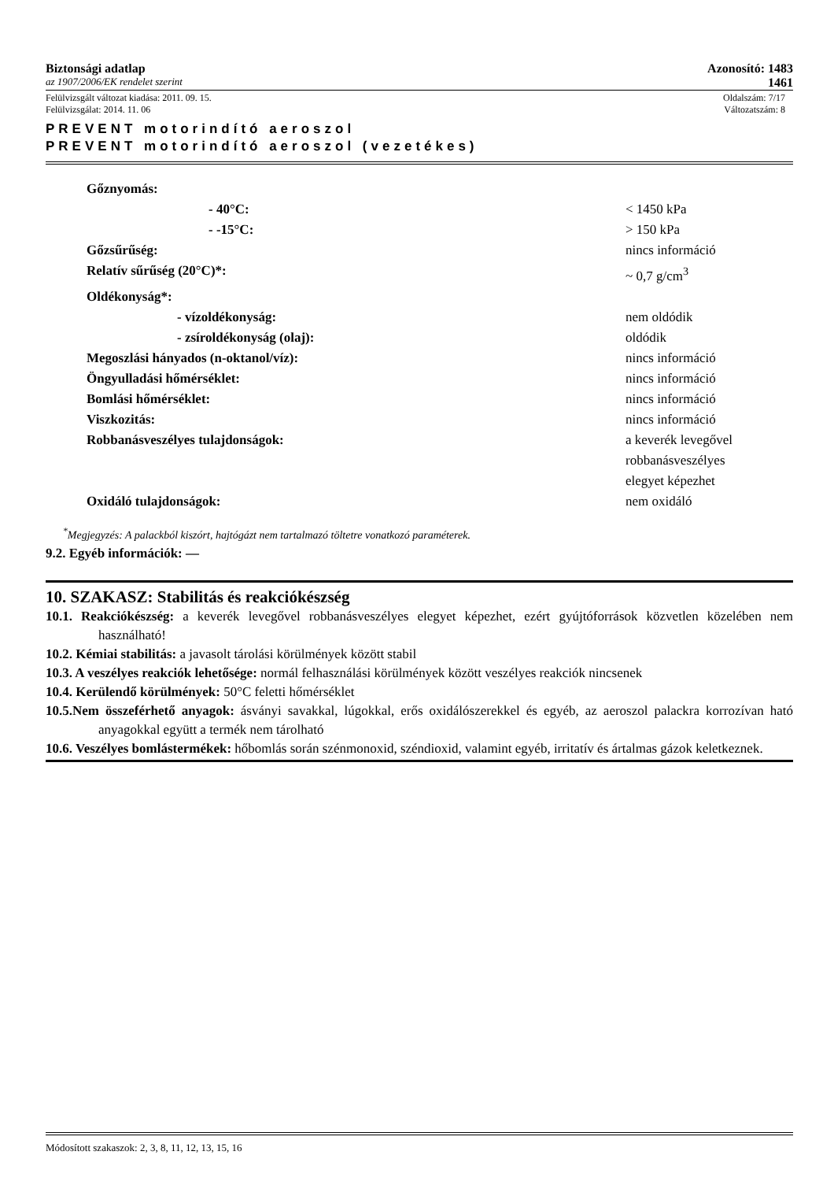Biztonsági adatlap Azonosító: 1483
az 1907/2006/EK rendelet szerint 1461
Felülvizsgált változat kiadása: 2011. 09. 15. Oldalszám: 7/17
Felülvizsgálat: 2014. 11. 06 Változatszám: 8
PREVENT motorindító aeroszol
PREVENT motorindító aeroszol (vezetékes)
| Gőznyomás: | |
| - 40°C: | < 1450 kPa |
| - -15°C: | > 150 kPa |
| Gőzsűrűség: | nincs információ |
| Relatív sűrűség (20°C)*: | ~ 0,7 g/cm<sup>3</sup> |
| Oldékonyság*: | |
| - vízoldékonyság: | nem oldódik |
| - zsíroldékonyság (olaj): | oldódik |
| Megoszlási hányados (n-oktanol/víz): | nincs információ |
| Öngyulladási hőmérséklet: | nincs információ |
| Bomlási hőmérséklet: | nincs információ |
| Viszkozitás: | nincs információ |
| Robbanásveszélyes tulajdonságok: | a keverék levegővel robbanásveszélyes elegyet képezhet |
| Oxidáló tulajdonságok: | nem oxidáló |
<sup>*</sup> Megjegyzés: A palackból kiszórt, hajtógázt nem tartalmazó töltetre vonatkozó paraméterek.
9.2. Egyéb információk: —
10. SZAKASZ: Stabilitás és reakciókészség
10.1. Reakciókészség: a keverék levegővel robbanásveszélyes elegyet képezhet, ezért gyújtóforrások közvetlen közelében nem használható!
10.2. Kémiai stabilitás: a javasolt tárolási körülmények között stabil
10.3. A veszélyes reakciók lehetősége: normál felhasználási körülmények között veszélyes reakciók nincsenek
10.4. Kerülendő körülmények: 50°C feletti hőmérséklet
10.5.Nem összeférhető anyagok: ásványi savakkal, lúgokkal, erős oxidálószerekkel és egyéb, az aeroszol palackra korrozívan ható anyagokkal együtt a termék nem tárolható
10.6. Veszélyes bomlástermékek: hőbomlás során szénmonoxid, széndioxid, valamint egyéb, irritatív és ártalmas gázok keletkeznek.
Módosított szakaszok: 2, 3, 8, 11, 12, 13, 15, 16